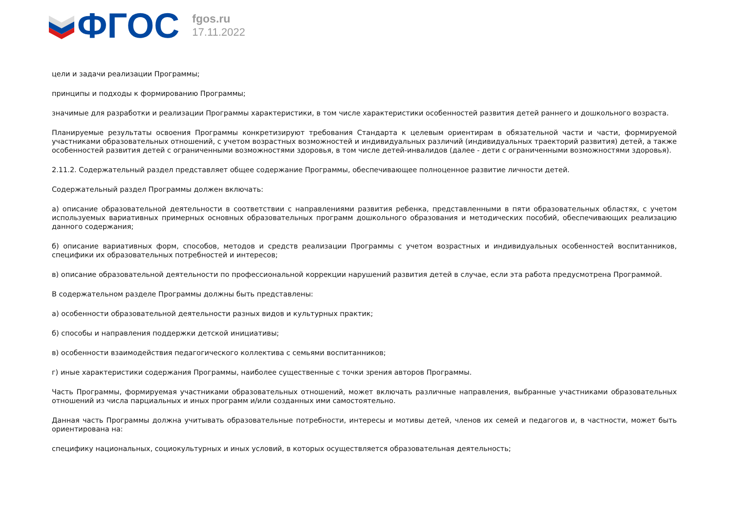ФГОС
fgos.ru
17.11.2022
цели и задачи реализации Программы;
принципы и подходы к формированию Программы;
значимые для разработки и реализации Программы характеристики, в том числе характеристики особенностей развития детей раннего и дошкольного возраста.
Планируемые результаты освоения Программы конкретизируют требования Стандарта к целевым ориентирам в обязательной части и части, формируемой участниками образовательных отношений, с учетом возрастных возможностей и индивидуальных различий (индивидуальных траекторий развития) детей, а также особенностей развития детей с ограниченными возможностями здоровья, в том числе детей-инвалидов (далее - дети с ограниченными возможностями здоровья).
2.11.2. Содержательный раздел представляет общее содержание Программы, обеспечивающее полноценное развитие личности детей.
Содержательный раздел Программы должен включать:
а) описание образовательной деятельности в соответствии с направлениями развития ребенка, представленными в пяти образовательных областях, с учетом используемых вариативных примерных основных образовательных программ дошкольного образования и методических пособий, обеспечивающих реализацию данного содержания;
б) описание вариативных форм, способов, методов и средств реализации Программы с учетом возрастных и индивидуальных особенностей воспитанников, специфики их образовательных потребностей и интересов;
в) описание образовательной деятельности по профессиональной коррекции нарушений развития детей в случае, если эта работа предусмотрена Программой.
В содержательном разделе Программы должны быть представлены:
а) особенности образовательной деятельности разных видов и культурных практик;
б) способы и направления поддержки детской инициативы;
в) особенности взаимодействия педагогического коллектива с семьями воспитанников;
г) иные характеристики содержания Программы, наиболее существенные с точки зрения авторов Программы.
Часть Программы, формируемая участниками образовательных отношений, может включать различные направления, выбранные участниками образовательных отношений из числа парциальных и иных программ и/или созданных ими самостоятельно.
Данная часть Программы должна учитывать образовательные потребности, интересы и мотивы детей, членов их семей и педагогов и, в частности, может быть ориентирована на:
специфику национальных, социокультурных и иных условий, в которых осуществляется образовательная деятельность;